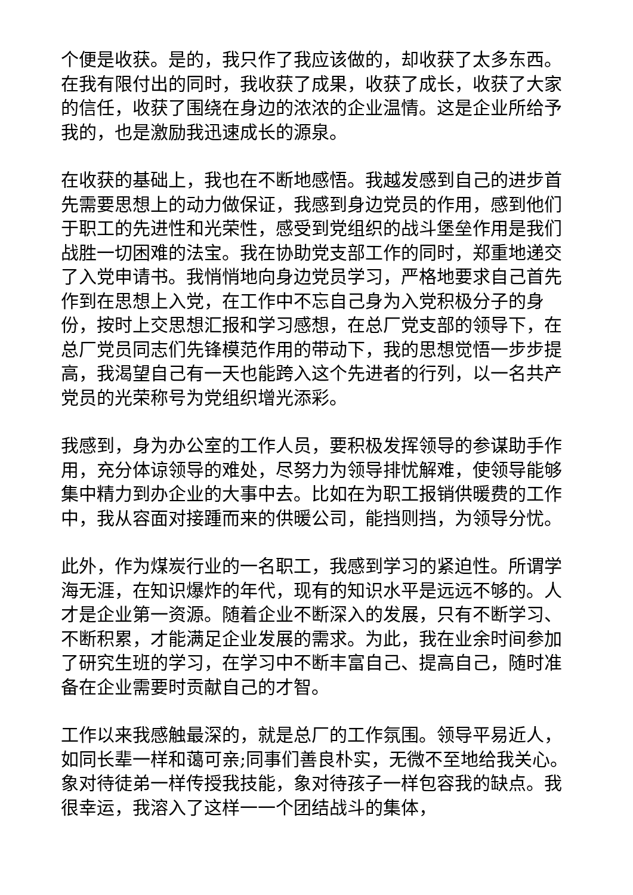个便是收获。是的，我只作了我应该做的，却收获了太多东西。在我有限付出的同时，我收获了成果，收获了成长，收获了大家的信任，收获了围绕在身边的浓浓的企业温情。这是企业所给予我的，也是激励我迅速成长的源泉。
在收获的基础上，我也在不断地感悟。我越发感到自己的进步首先需要思想上的动力做保证，我感到身边党员的作用，感到他们于职工的先进性和光荣性，感受到党组织的战斗堡垒作用是我们战胜一切困难的法宝。我在协助党支部工作的同时，郑重地递交了入党申请书。我悄悄地向身边党员学习，严格地要求自己首先作到在思想上入党，在工作中不忘自己身为入党积极分子的身份，按时上交思想汇报和学习感想，在总厂党支部的领导下，在总厂党员同志们先锋模范作用的带动下，我的思想觉悟一步步提高，我渴望自己有一天也能跨入这个先进者的行列，以一名共产党员的光荣称号为党组织增光添彩。
我感到，身为办公室的工作人员，要积极发挥领导的参谋助手作用，充分体谅领导的难处，尽努力为领导排忧解难，使领导能够集中精力到办企业的大事中去。比如在为职工报销供暖费的工作中，我从容面对接踵而来的供暖公司，能挡则挡，为领导分忧。
此外，作为煤炭行业的一名职工，我感到学习的紧迫性。所谓学海无涯，在知识爆炸的年代，现有的知识水平是远远不够的。人才是企业第一资源。随着企业不断深入的发展，只有不断学习、不断积累，才能满足企业发展的需求。为此，我在业余时间参加了研究生班的学习，在学习中不断丰富自己、提高自己，随时准备在企业需要时贡献自己的才智。
工作以来我感触最深的，就是总厂的工作氛围。领导平易近人，如同长辈一样和蔼可亲;同事们善良朴实，无微不至地给我关心。象对待徒弟一样传授我技能，象对待孩子一样包容我的缺点。我很幸运，我溶入了这样一一个团结战斗的集体，